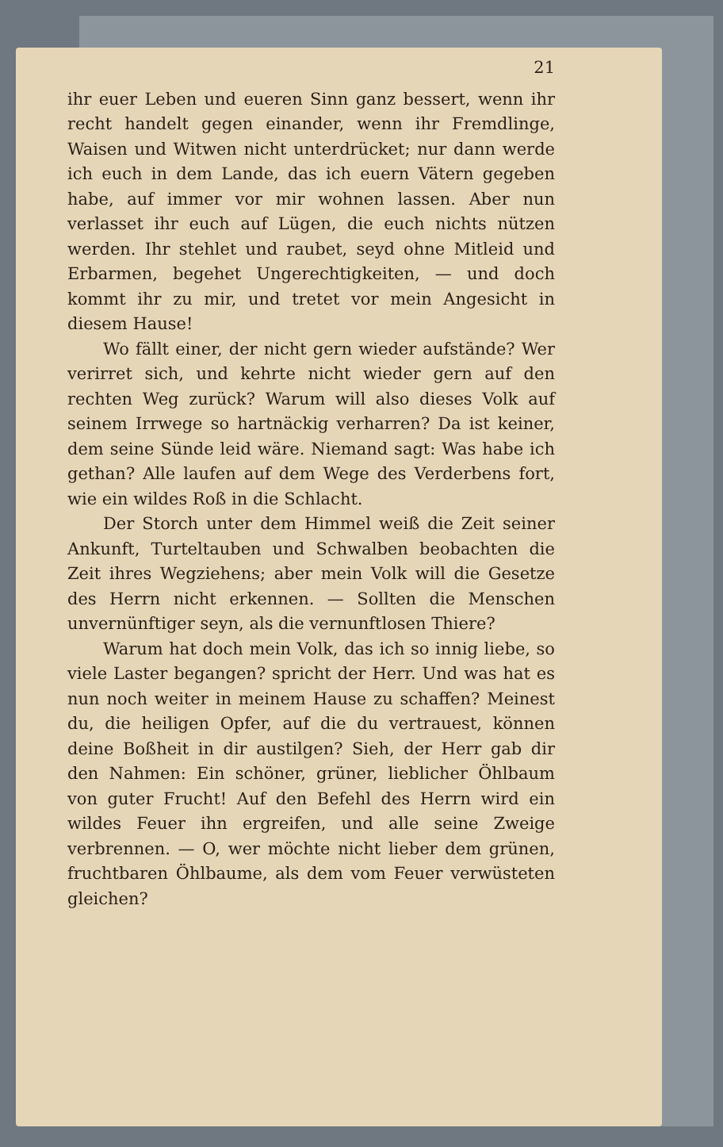21
ihr euer Leben und eueren Sinn ganz bessert, wenn ihr recht handelt gegen einander, wenn ihr Fremdlinge, Waisen und Witwen nicht unterdrücket; nur dann werde ich euch in dem Lande, das ich euern Vätern gegeben habe, auf immer vor mir wohnen lassen. Aber nun verlasset ihr euch auf Lügen, die euch nichts nützen werden. Ihr stehlet und raubet, seyd ohne Mitleid und Erbarmen, begehet Ungerechtigkeiten, — und doch kommt ihr zu mir, und tretet vor mein Angesicht in diesem Hause!
Wo fällt einer, der nicht gern wieder aufstände? Wer verirret sich, und kehrte nicht wieder gern auf den rechten Weg zurück? Warum will also dieses Volk auf seinem Irrwege so hartnäckig verharren? Da ist keiner, dem seine Sünde leid wäre. Niemand sagt: Was habe ich gethan? Alle laufen auf dem Wege des Verderbens fort, wie ein wildes Roß in die Schlacht.
Der Storch unter dem Himmel weiß die Zeit seiner Ankunft, Turteltauben und Schwalben beobachten die Zeit ihres Wegziehens; aber mein Volk will die Gesetze des Herrn nicht erkennen. — Sollten die Menschen unvernünftiger seyn, als die vernunftlosen Thiere?
Warum hat doch mein Volk, das ich so innig liebe, so viele Laster begangen? spricht der Herr. Und was hat es nun noch weiter in meinem Hause zu schaffen? Meinest du, die heiligen Opfer, auf die du vertrauest, können deine Boßheit in dir austilgen? Sieh, der Herr gab dir den Nahmen: Ein schöner, grüner, lieblicher Öhlbaum von guter Frucht! Auf den Befehl des Herrn wird ein wildes Feuer ihn ergreifen, und alle seine Zweige verbrennen. — O, wer möchte nicht lieber dem grünen, fruchtbaren Öhlbaume, als dem vom Feuer verwüsteten gleichen?